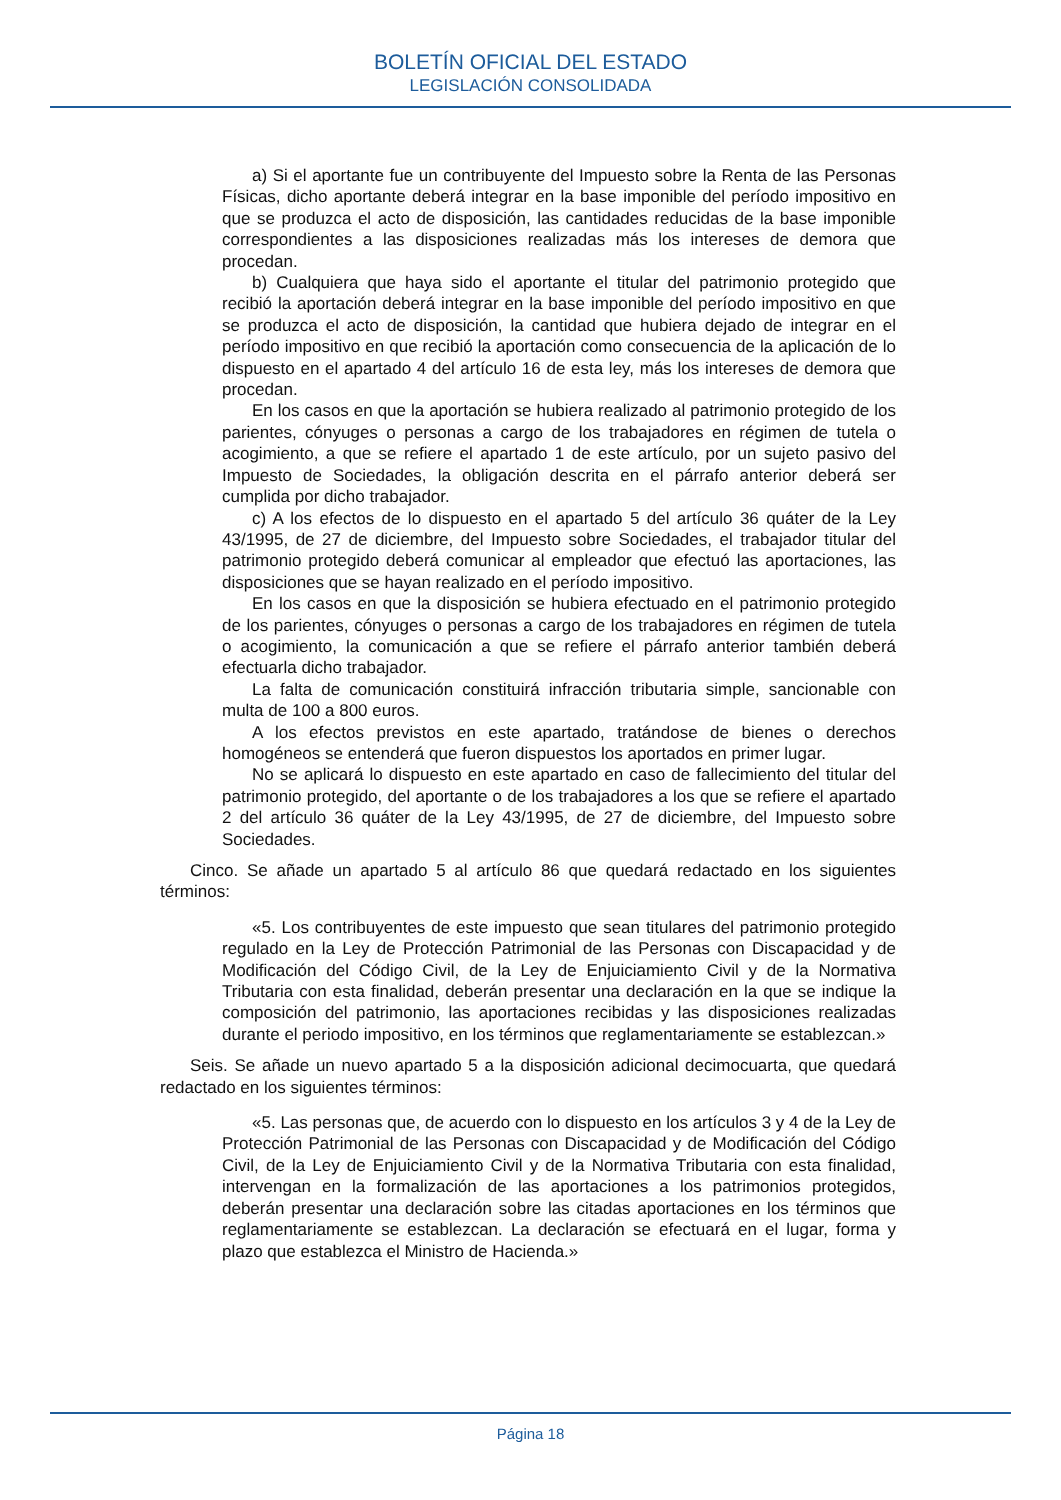BOLETÍN OFICIAL DEL ESTADO
LEGISLACIÓN CONSOLIDADA
a) Si el aportante fue un contribuyente del Impuesto sobre la Renta de las Personas Físicas, dicho aportante deberá integrar en la base imponible del período impositivo en que se produzca el acto de disposición, las cantidades reducidas de la base imponible correspondientes a las disposiciones realizadas más los intereses de demora que procedan.
b) Cualquiera que haya sido el aportante el titular del patrimonio protegido que recibió la aportación deberá integrar en la base imponible del período impositivo en que se produzca el acto de disposición, la cantidad que hubiera dejado de integrar en el período impositivo en que recibió la aportación como consecuencia de la aplicación de lo dispuesto en el apartado 4 del artículo 16 de esta ley, más los intereses de demora que procedan.
En los casos en que la aportación se hubiera realizado al patrimonio protegido de los parientes, cónyuges o personas a cargo de los trabajadores en régimen de tutela o acogimiento, a que se refiere el apartado 1 de este artículo, por un sujeto pasivo del Impuesto de Sociedades, la obligación descrita en el párrafo anterior deberá ser cumplida por dicho trabajador.
c) A los efectos de lo dispuesto en el apartado 5 del artículo 36 quáter de la Ley 43/1995, de 27 de diciembre, del Impuesto sobre Sociedades, el trabajador titular del patrimonio protegido deberá comunicar al empleador que efectuó las aportaciones, las disposiciones que se hayan realizado en el período impositivo.
En los casos en que la disposición se hubiera efectuado en el patrimonio protegido de los parientes, cónyuges o personas a cargo de los trabajadores en régimen de tutela o acogimiento, la comunicación a que se refiere el párrafo anterior también deberá efectuarla dicho trabajador.
La falta de comunicación constituirá infracción tributaria simple, sancionable con multa de 100 a 800 euros.
A los efectos previstos en este apartado, tratándose de bienes o derechos homogéneos se entenderá que fueron dispuestos los aportados en primer lugar.
No se aplicará lo dispuesto en este apartado en caso de fallecimiento del titular del patrimonio protegido, del aportante o de los trabajadores a los que se refiere el apartado 2 del artículo 36 quáter de la Ley 43/1995, de 27 de diciembre, del Impuesto sobre Sociedades.
Cinco. Se añade un apartado 5 al artículo 86 que quedará redactado en los siguientes términos:
«5. Los contribuyentes de este impuesto que sean titulares del patrimonio protegido regulado en la Ley de Protección Patrimonial de las Personas con Discapacidad y de Modificación del Código Civil, de la Ley de Enjuiciamiento Civil y de la Normativa Tributaria con esta finalidad, deberán presentar una declaración en la que se indique la composición del patrimonio, las aportaciones recibidas y las disposiciones realizadas durante el periodo impositivo, en los términos que reglamentariamente se establezcan.»
Seis. Se añade un nuevo apartado 5 a la disposición adicional decimocuarta, que quedará redactado en los siguientes términos:
«5. Las personas que, de acuerdo con lo dispuesto en los artículos 3 y 4 de la Ley de Protección Patrimonial de las Personas con Discapacidad y de Modificación del Código Civil, de la Ley de Enjuiciamiento Civil y de la Normativa Tributaria con esta finalidad, intervengan en la formalización de las aportaciones a los patrimonios protegidos, deberán presentar una declaración sobre las citadas aportaciones en los términos que reglamentariamente se establezcan. La declaración se efectuará en el lugar, forma y plazo que establezca el Ministro de Hacienda.»
Página 18